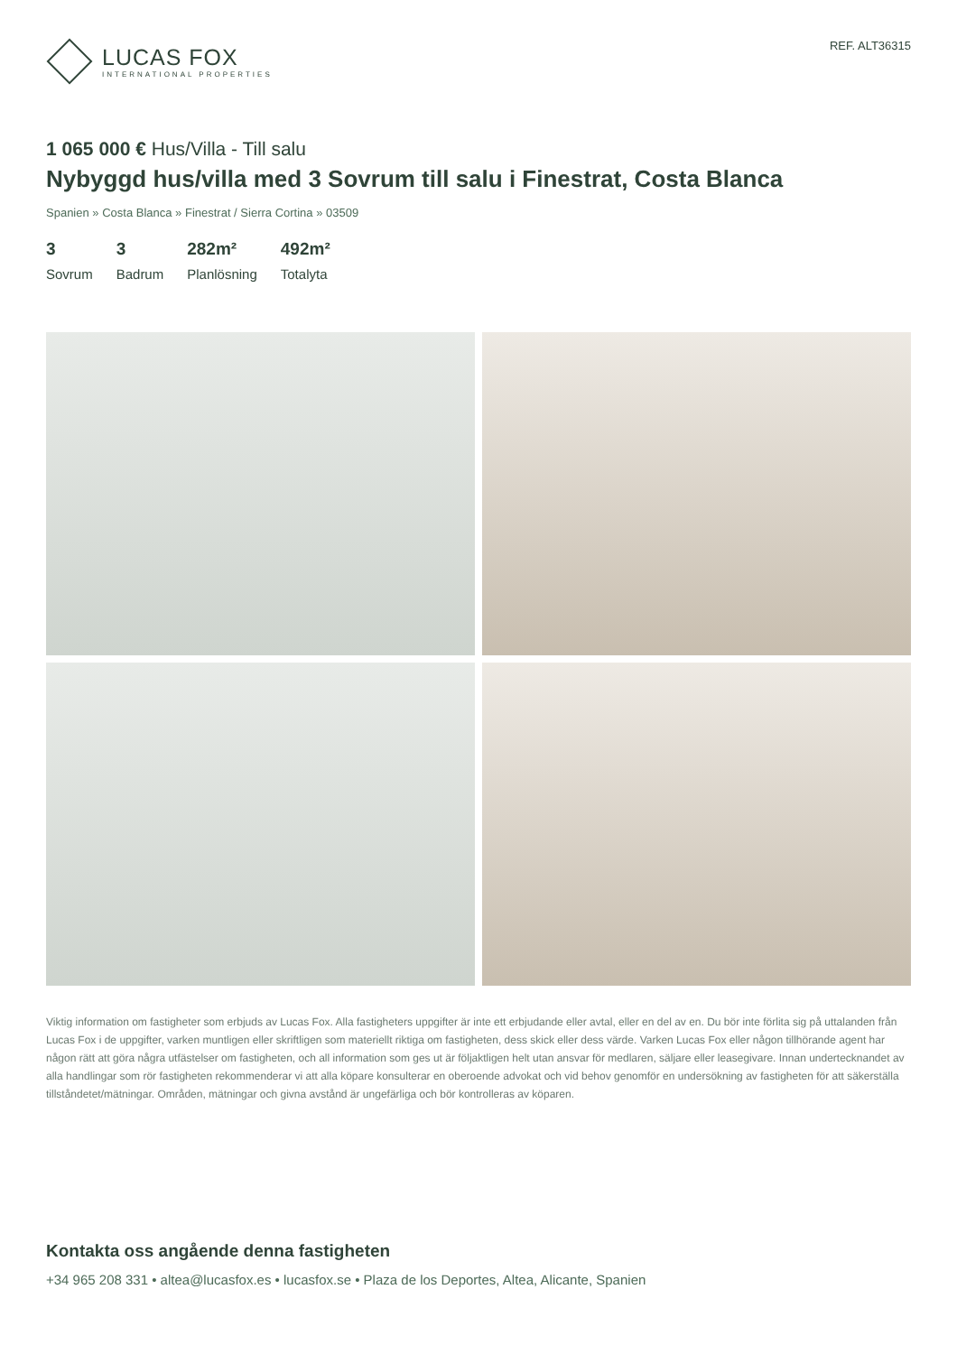LUCAS FOX
INTERNATIONAL PROPERTIES
REF. ALT36315
1 065 000 € Hus/Villa - Till salu
Nybyggd hus/villa med 3 Sovrum till salu i Finestrat, Costa Blanca
Spanien » Costa Blanca » Finestrat / Sierra Cortina » 03509
3
Sovrum
3
Badrum
282m²
Planlösning
492m²
Totalyta
Viktig information om fastigheter som erbjuds av Lucas Fox. Alla fastigheters uppgifter är inte ett erbjudande eller avtal, eller en del av en. Du bör inte förlita sig på uttalanden från Lucas Fox i de uppgifter, varken muntligen eller skriftligen som materiellt riktiga om fastigheten, dess skick eller dess värde. Varken Lucas Fox eller någon tillhörande agent har någon rätt att göra några utfästelser om fastigheten, och all information som ges ut är följaktligen helt utan ansvar för medlaren, säljare eller leasegivare. Innan undertecknandet av alla handlingar som rör fastigheten rekommenderar vi att alla köpare konsulterar en oberoende advokat och vid behov genomför en undersökning av fastigheten för att säkerställa tillståndetet/mätningar. Områden, mätningar och givna avstånd är ungefärliga och bör kontrolleras av köparen.
Kontakta oss angående denna fastigheten
+34 965 208 331 • altea@lucasfox.es • lucasfox.se • Plaza de los Deportes, Altea, Alicante, Spanien